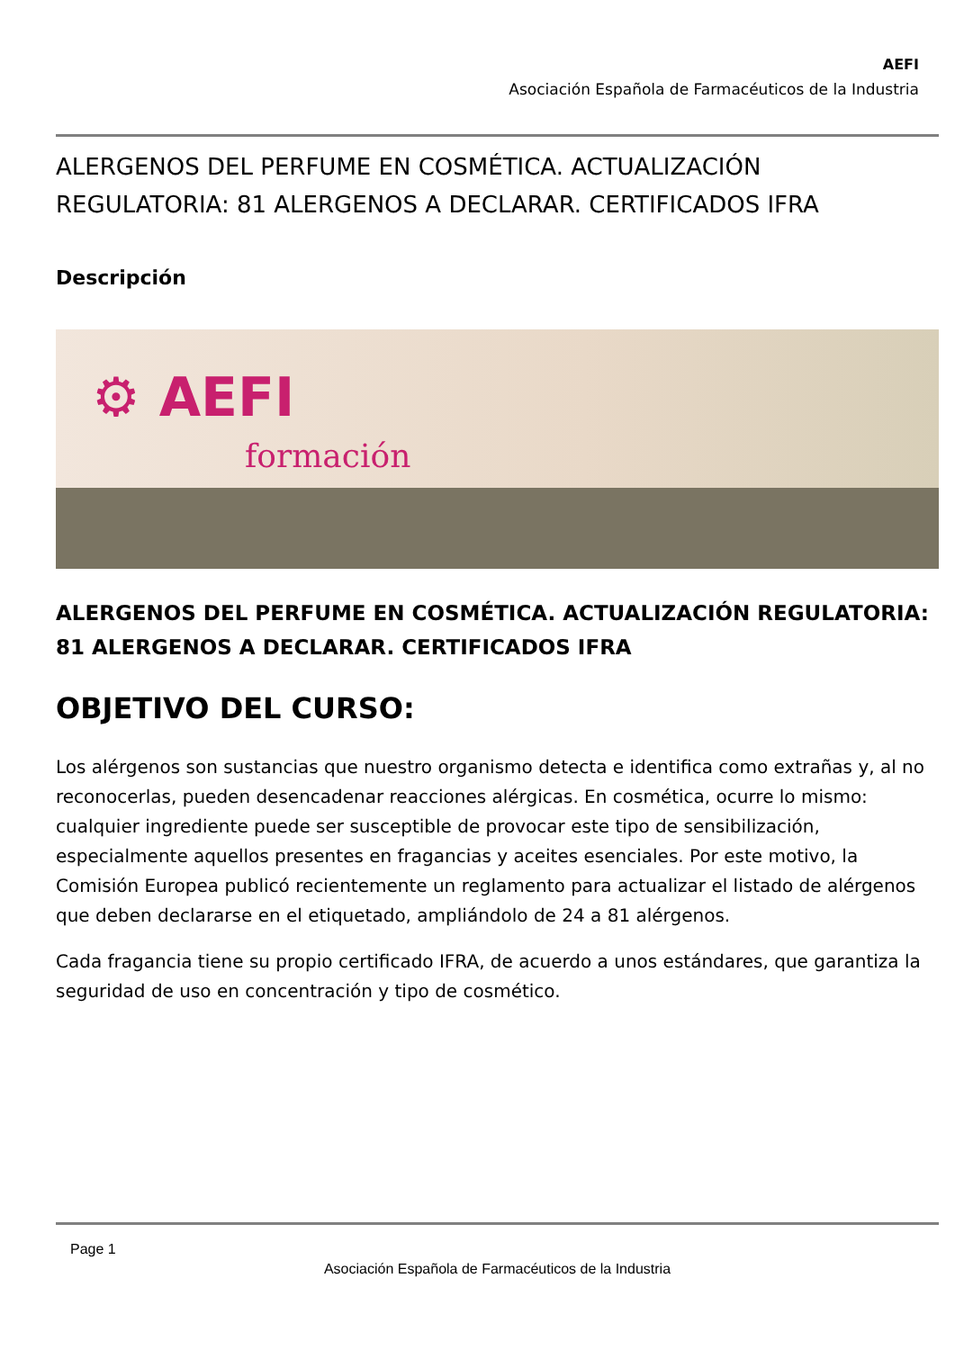AEFI
Asociación Española de Farmacéuticos de la Industria
ALERGENOS DEL PERFUME EN COSMÉTICA. ACTUALIZACIÓN REGULATORIA: 81 ALERGENOS A DECLARAR. CERTIFICADOS IFRA
Descripción
⚙ AEFI
formación
ALERGENOS DEL PERFUME EN COSMÉTICA. ACTUALIZACIÓN REGULATORIA: 81 ALERGENOS A DECLARAR. CERTIFICADOS IFRA
OBJETIVO DEL CURSO:
Los alérgenos son sustancias que nuestro organismo detecta e identifica como extrañas y, al no reconocerlas, pueden desencadenar reacciones alérgicas. En cosmética, ocurre lo mismo: cualquier ingrediente puede ser susceptible de provocar este tipo de sensibilización, especialmente aquellos presentes en fragancias y aceites esenciales. Por este motivo, la Comisión Europea publicó recientemente un reglamento para actualizar el listado de alérgenos que deben declararse en el etiquetado, ampliándolo de 24 a 81 alérgenos.
Cada fragancia tiene su propio certificado IFRA, de acuerdo a unos estándares, que garantiza la seguridad de uso en concentración y tipo de cosmético.
Page 1
Asociación Española de Farmacéuticos de la Industria